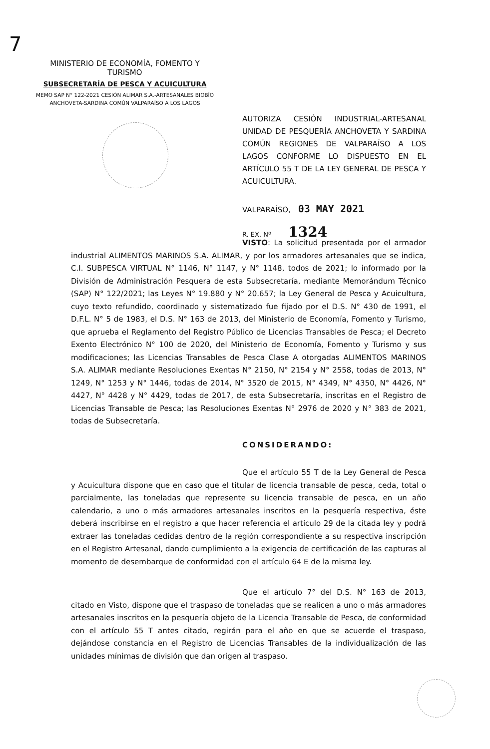7
MINISTERIO DE ECONOMÍA, FOMENTO Y TURISMO
SUBSECRETARÍA DE PESCA Y ACUICULTURA
MEMO SAP N° 122-2021 CESIÓN ALIMAR S.A.-ARTESANALES BIOBÍO
ANCHOVETA-SARDINA COMÚN VALPARAÍSO A LOS LAGOS
AUTORIZA CESIÓN INDUSTRIAL-ARTESANAL UNIDAD DE PESQUERÍA ANCHOVETA Y SARDINA COMÚN REGIONES DE VALPARAÍSO A LOS LAGOS CONFORME LO DISPUESTO EN EL ARTÍCULO 55 T DE LA LEY GENERAL DE PESCA Y ACUICULTURA.
VALPARAÍSO, 03 MAY 2021
R. EX. Nº 1324
VISTO: La solicitud presentada por el armador industrial ALIMENTOS MARINOS S.A. ALIMAR, y por los armadores artesanales que se indica, C.I. SUBPESCA VIRTUAL N° 1146, N° 1147, y N° 1148, todos de 2021; lo informado por la División de Administración Pesquera de esta Subsecretaría, mediante Memorándum Técnico (SAP) N° 122/2021; las Leyes N° 19.880 y N° 20.657; la Ley General de Pesca y Acuicultura, cuyo texto refundido, coordinado y sistematizado fue fijado por el D.S. N° 430 de 1991, el D.F.L. N° 5 de 1983, el D.S. N° 163 de 2013, del Ministerio de Economía, Fomento y Turismo, que aprueba el Reglamento del Registro Público de Licencias Transables de Pesca; el Decreto Exento Electrónico N° 100 de 2020, del Ministerio de Economía, Fomento y Turismo y sus modificaciones; las Licencias Transables de Pesca Clase A otorgadas ALIMENTOS MARINOS S.A. ALIMAR mediante Resoluciones Exentas N° 2150, N° 2154 y N° 2558, todas de 2013, N° 1249, N° 1253 y N° 1446, todas de 2014, N° 3520 de 2015, N° 4349, N° 4350, N° 4426, N° 4427, N° 4428 y N° 4429, todas de 2017, de esta Subsecretaría, inscritas en el Registro de Licencias Transable de Pesca; las Resoluciones Exentas N° 2976 de 2020 y N° 383 de 2021, todas de Subsecretaría.
CONSIDERANDO:
Que el artículo 55 T de la Ley General de Pesca y Acuicultura dispone que en caso que el titular de licencia transable de pesca, ceda, total o parcialmente, las toneladas que represente su licencia transable de pesca, en un año calendario, a uno o más armadores artesanales inscritos en la pesquería respectiva, éste deberá inscribirse en el registro a que hacer referencia el artículo 29 de la citada ley y podrá extraer las toneladas cedidas dentro de la región correspondiente a su respectiva inscripción en el Registro Artesanal, dando cumplimiento a la exigencia de certificación de las capturas al momento de desembarque de conformidad con el artículo 64 E de la misma ley.
Que el artículo 7° del D.S. N° 163 de 2013, citado en Visto, dispone que el traspaso de toneladas que se realicen a uno o más armadores artesanales inscritos en la pesquería objeto de la Licencia Transable de Pesca, de conformidad con el artículo 55 T antes citado, regirán para el año en que se acuerde el traspaso, dejándose constancia en el Registro de Licencias Transables de la individualización de las unidades mínimas de división que dan origen al traspaso.